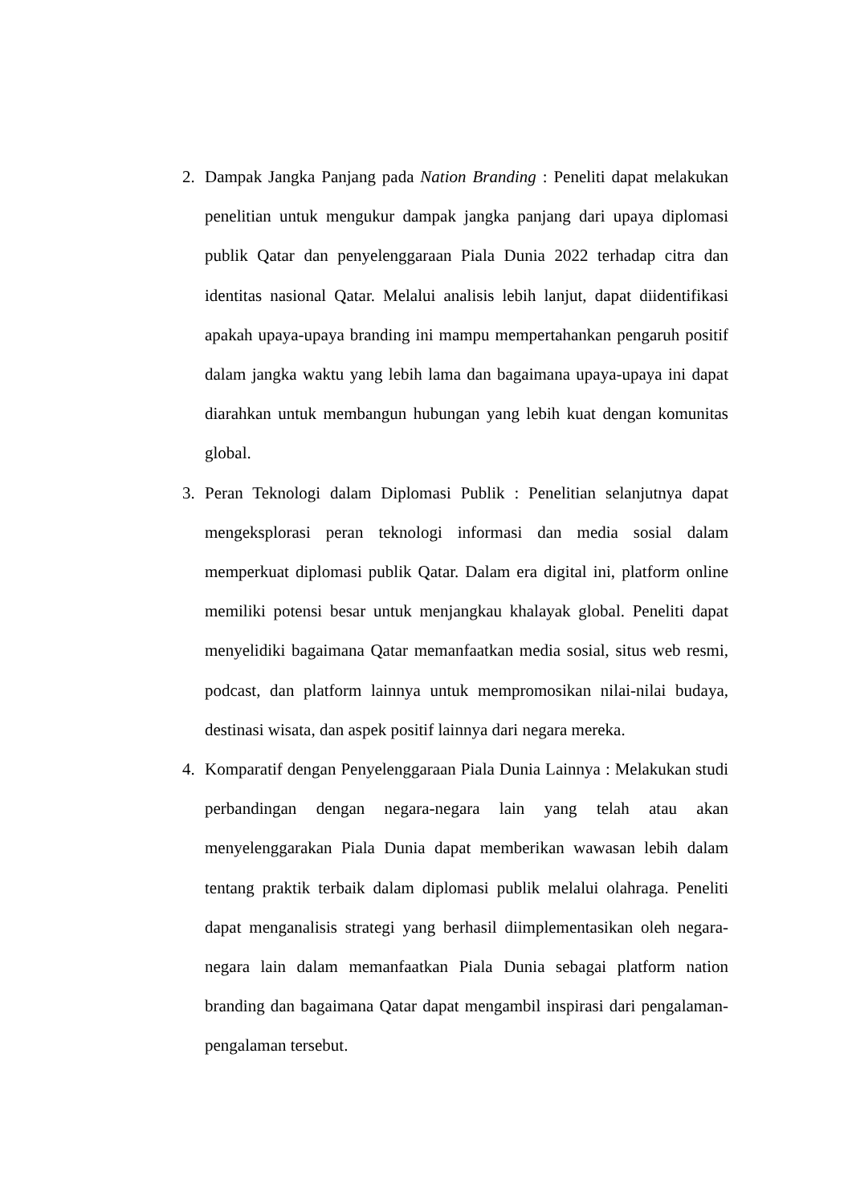2. Dampak Jangka Panjang pada Nation Branding : Peneliti dapat melakukan penelitian untuk mengukur dampak jangka panjang dari upaya diplomasi publik Qatar dan penyelenggaraan Piala Dunia 2022 terhadap citra dan identitas nasional Qatar. Melalui analisis lebih lanjut, dapat diidentifikasi apakah upaya-upaya branding ini mampu mempertahankan pengaruh positif dalam jangka waktu yang lebih lama dan bagaimana upaya-upaya ini dapat diarahkan untuk membangun hubungan yang lebih kuat dengan komunitas global.
3. Peran Teknologi dalam Diplomasi Publik : Penelitian selanjutnya dapat mengeksplorasi peran teknologi informasi dan media sosial dalam memperkuat diplomasi publik Qatar. Dalam era digital ini, platform online memiliki potensi besar untuk menjangkau khalayak global. Peneliti dapat menyelidiki bagaimana Qatar memanfaatkan media sosial, situs web resmi, podcast, dan platform lainnya untuk mempromosikan nilai-nilai budaya, destinasi wisata, dan aspek positif lainnya dari negara mereka.
4. Komparatif dengan Penyelenggaraan Piala Dunia Lainnya : Melakukan studi perbandingan dengan negara-negara lain yang telah atau akan menyelenggarakan Piala Dunia dapat memberikan wawasan lebih dalam tentang praktik terbaik dalam diplomasi publik melalui olahraga. Peneliti dapat menganalisis strategi yang berhasil diimplementasikan oleh negara-negara lain dalam memanfaatkan Piala Dunia sebagai platform nation branding dan bagaimana Qatar dapat mengambil inspirasi dari pengalaman-pengalaman tersebut.